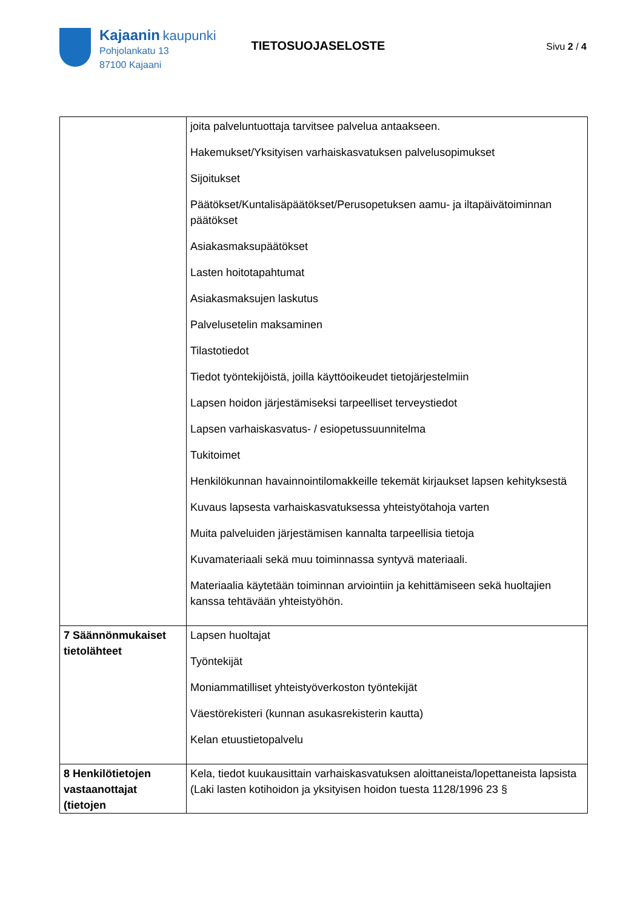Kajaanin kaupunki
Pohjolankatu 13
87100 Kajaani
TIETOSUOJASELOSTE
Sivu 2 / 4
| | joita palveluntuottaja tarvitsee palvelua antaakseen. Hakemukset/Yksityisen varhaiskasvatuksen palvelusopimukset Sijoitukset Päätökset/Kuntalisäpäätökset/Perusopetuksen aamu- ja iltapäivätoiminnan päätökset Asiakasmaksupäätökset Lasten hoitotapahtumat Asiakasmaksujen laskutus Palvelusetelin maksaminen Tilastotiedot Tiedot työntekijöistä, joilla käyttöoikeudet tietojärjestelmiin Lapsen hoidon järjestämiseksi tarpeelliset terveystiedot Lapsen varhaiskasvatus- / esiopetussuunnitelma Tukitoimet Henkilökunnan havainnointilomakkeille tekemät kirjaukset lapsen kehityksestä Kuvaus lapsesta varhaiskasvatuksessa yhteistyötahoja varten Muita palveluiden järjestämisen kannalta tarpeellisia tietoja Kuvamateriaali sekä muu toiminnassa syntyvä materiaali. Materiaalia käytetään toiminnan arviointiin ja kehittämiseen sekä huoltajien kanssa tehtävään yhteistyöhön. |
| 7 Säännönmukaiset tietolähteet | Lapsen huoltajat Työntekijät Moniammatilliset yhteistyöverkoston työntekijät Väestörekisteri (kunnan asukasrekisterin kautta) Kelan etuustietopalvelu |
| 8 Henkilötietojen vastaanottajat (tietojen | Kela, tiedot kuukausittain varhaiskasvatuksen aloittaneista/lopettaneista lapsista (Laki lasten kotihoidon ja yksityisen hoidon tuesta 1128/1996 23 § |